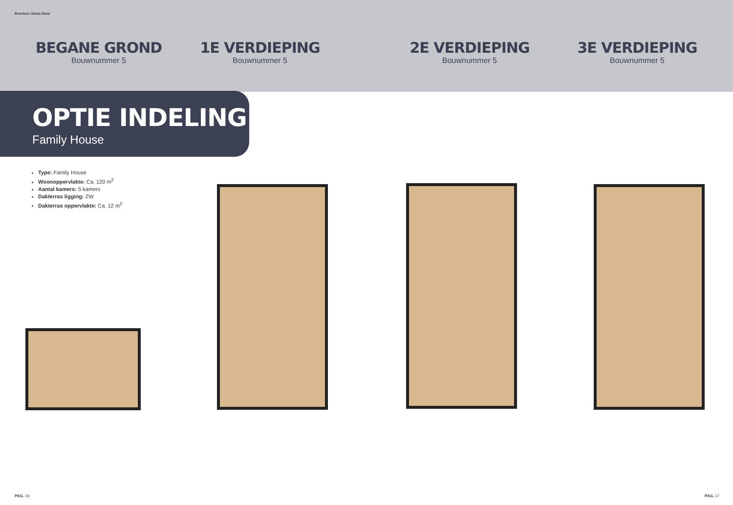Brochure Vossa Nova
BEGANE GROND
Bouwnummer 5
1E VERDIEPING
Bouwnummer 5
2E VERDIEPING
Bouwnummer 5
3E VERDIEPING
Bouwnummer 5
OPTIE INDELING
Family House
Type: Family House
Woonoppervlakte: Ca. 120 m<sup>2</sup>
Aantal kamers: 5 kamers
Dakterras ligging: ZW
Dakterras oppervlakte: Ca. 12 m<sup>2</sup>
PAG. 16 PAG. 17